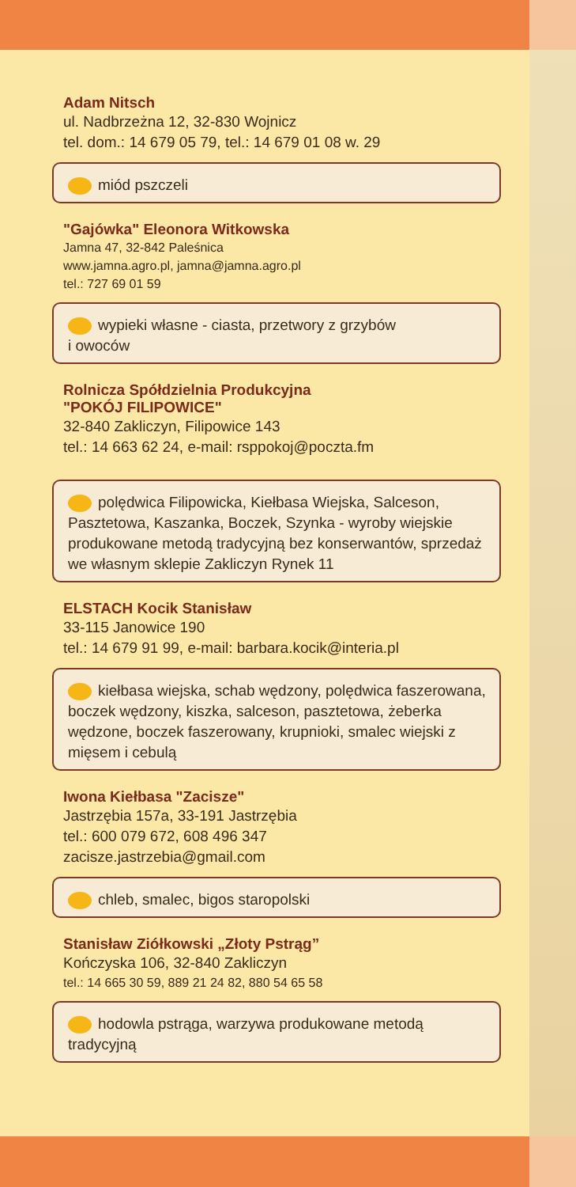Adam Nitsch
ul. Nadbrzeżna 12, 32-830 Wojnicz
tel. dom.: 14 679 05 79, tel.: 14 679 01 08 w. 29
miód pszczeli
"Gajówka" Eleonora Witkowska
Jamna 47, 32-842 Paleśnica
www.jamna.agro.pl, jamna@jamna.agro.pl
tel.: 727 69 01 59
wypieki własne - ciasta, przetwory z grzybów
i owoców
Rolnicza Spółdzielnia Produkcyjna
"POKÓJ FILIPOWICE"
32-840 Zakliczyn, Filipowice 143
tel.: 14 663 62 24, e-mail: rsppokoj@poczta.fm
polędwica Filipowicka, Kiełbasa Wiejska, Salceson, Pasztetowa, Kaszanka, Boczek, Szynka - wyroby wiejskie produkowane metodą tradycyjną bez konserwantów, sprzedaż we własnym sklepie Zakliczyn Rynek 11
ELSTACH Kocik Stanisław
33-115 Janowice 190
tel.: 14 679 91 99, e-mail: barbara.kocik@interia.pl
kiełbasa wiejska, schab wędzony, polędwica faszerowana, boczek wędzony, kiszka, salceson, pasztetowa, żeberka wędzone, boczek faszerowany, krupnioki, smalec wiejski z mięsem i cebulą
Iwona Kiełbasa "Zacisze"
Jastrzębia 157a, 33-191 Jastrzębia
tel.: 600 079 672, 608 496 347
zacisze.jastrzebia@gmail.com
chleb, smalec, bigos staropolski
Stanisław Ziółkowski „Złoty Pstrąg”
Kończyska 106, 32-840 Zakliczyn
tel.: 14 665 30 59, 889 21 24 82, 880 54 65 58
hodowla pstrąga, warzywa produkowane metodą tradycyjną